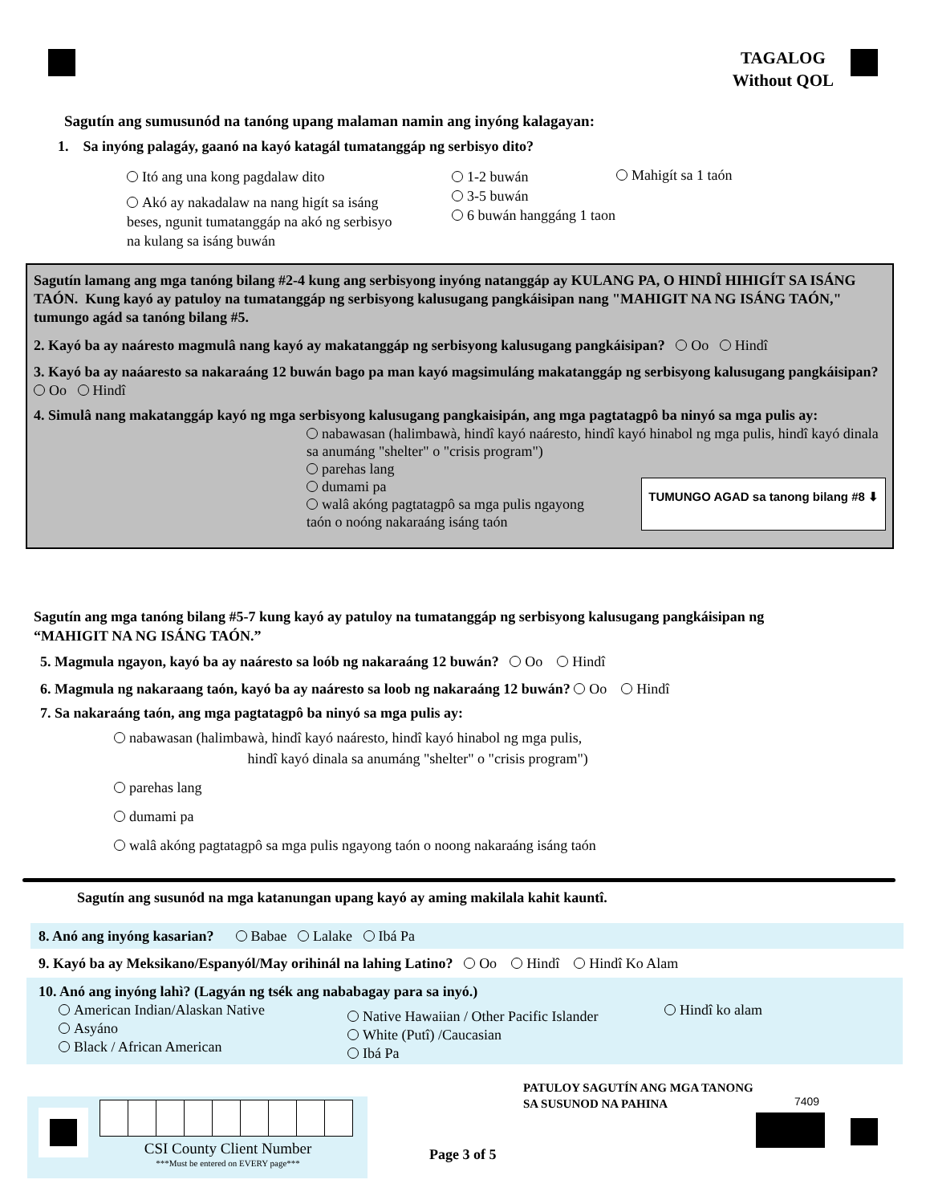TAGALOG
Without QOL
Sagutín ang sumusunód na tanóng upang malaman namin ang inyóng kalagayan:
1. Sa inyóng palagáy, gaanó na kayó katagál tumatanggáp ng serbisyo dito?
Itó ang una kong pagdalaw dito
Akó ay nakadalaw na nang higít sa isáng beses, ngunit tumatanggáp na akó ng serbisyo na kulang sa isáng buwán
1-2 buwán
3-5 buwán
6 buwán hanggáng 1 taon
Mahigít sa 1 taón
Sagutín lamang ang mga tanóng bilang #2-4 kung ang serbisyong inyóng natanggáp ay KULANG PA, O HINDÎ HIHIGÍT SA ISÁNG TAÓN. Kung kayó ay patuloy na tumatanggáp ng serbisyong kalusugang pangkáisipan nang "MAHIGIT NA NG ISÁNG TAÓN," tumungo agád sa tanóng bilang #5.
2. Kayó ba ay naáresto magmulâ nang kayó ay makatanggáp ng serbisyong kalusugang pangkáisipan? Oo Hindî
3. Kayó ba ay naáaresto sa nakaraáng 12 buwán bago pa man kayó magsimuláng makatanggáp ng serbisyong kalusugang pangkáisipan? Oo Hindî
4. Simulâ nang makatanggáp kayó ng mga serbisyong kalusugang pangkaisipán, ang mga pagtatagpô ba ninyó sa mga pulis ay:
nabawasan (halimbawà, hindî kayó naáresto, hindî kayó hinabol ng mga pulis, hindî kayó dinala sa anumáng "shelter" o "crisis program")
parehas lang
dumami pa
walâ akóng pagtatagpô sa mga pulis ngayong taón o noóng nakaraáng isáng taón
TUMUNGO AGAD sa tanong bilang #8 ⬇
Sagutín ang mga tanóng bilang #5-7 kung kayó ay patuloy na tumatanggáp ng serbisyong kalusugang pangkáisipan ng “MAHIGIT NA NG ISÁNG TAÓN.”
5. Magmula ngayon, kayó ba ay naáresto sa loób ng nakaraáng 12 buwán? Oo Hindî
6. Magmula ng nakaraang taón, kayó ba ay naáresto sa loob ng nakaraáng 12 buwán? Oo Hindî
7. Sa nakaraáng taón, ang mga pagtatagpô ba ninyó sa mga pulis ay:
nabawasan (halimbawà, hindî kayó naáresto, hindî kayó hinabol ng mga pulis,
hindî kayó dinala sa anumáng "shelter" o "crisis program")
parehas lang
dumami pa
walâ akóng pagtatagpô sa mga pulis ngayong taón o noong nakaraáng isáng taón
Sagutín ang susunód na mga katanungan upang kayó ay aming makilala kahit kauntî.
8. Anó ang inyóng kasarian? Babae Lalake Ibá Pa
9. Kayó ba ay Meksikano/Espanyól/May orihinál na lahing Latino? Oo Hindî Hindî Ko Alam
10. Anó ang inyóng lahì? (Lagyán ng tsék ang nababagay para sa inyó.)
American Indian/Alaskan Native
Asyáno
Black / African American
Native Hawaiian / Other Pacific Islander
White (Putî) /Caucasian
Ibá Pa
Hindî ko alam
PATULOY SAGUTÍN ANG MGA TANONG
SA SUSUNOD NA PAHINA
7409
CSI County Client Number
***Must be entered on EVERY page***
Page 3 of 5